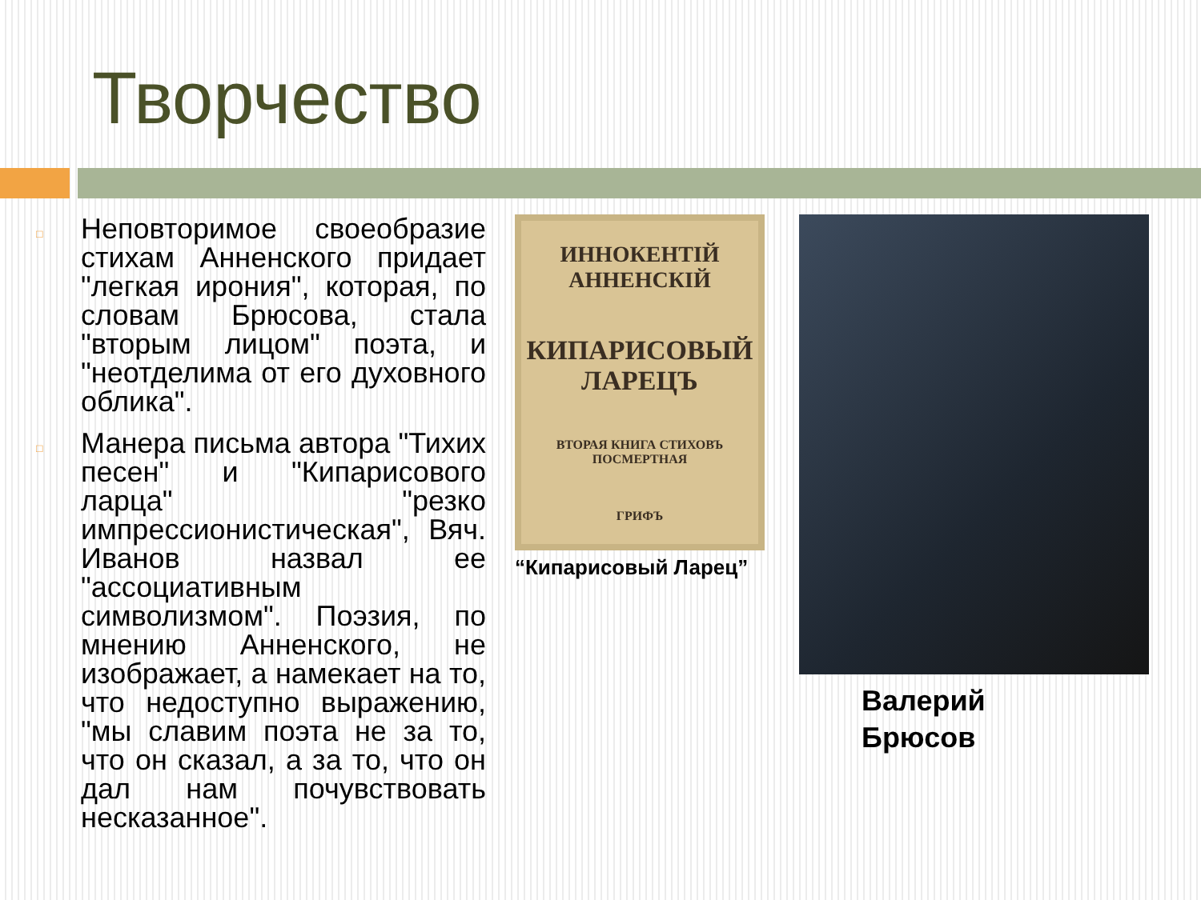Творчество
□ Неповторимое своеобразие стихам Анненского придает "легкая ирония", которая, по словам Брюсова, стала "вторым лицом" поэта, и "неотделима от его духовного облика".
□ Манера письма автора "Тихих песен" и "Кипарисового ларца" "резко импрессионистическая", Вяч. Иванов назвал ее "ассоциативным символизмом". Поэзия, по мнению Анненского, не изображает, а намекает на то, что недоступно выражению, "мы славим поэта не за то, что он сказал, а за то, что он дал нам почувствовать несказанное".
ИННОКЕНТІЙ
АННЕНСКІЙ
КИПАРИСОВЫЙ
ЛАРЕЦЪ
ВТОРАЯ КНИГА СТИХОВЪ
ПОСМЕРТНАЯ
ГРИФЪ
“Кипарисовый Ларец”
Валерий
Брюсов